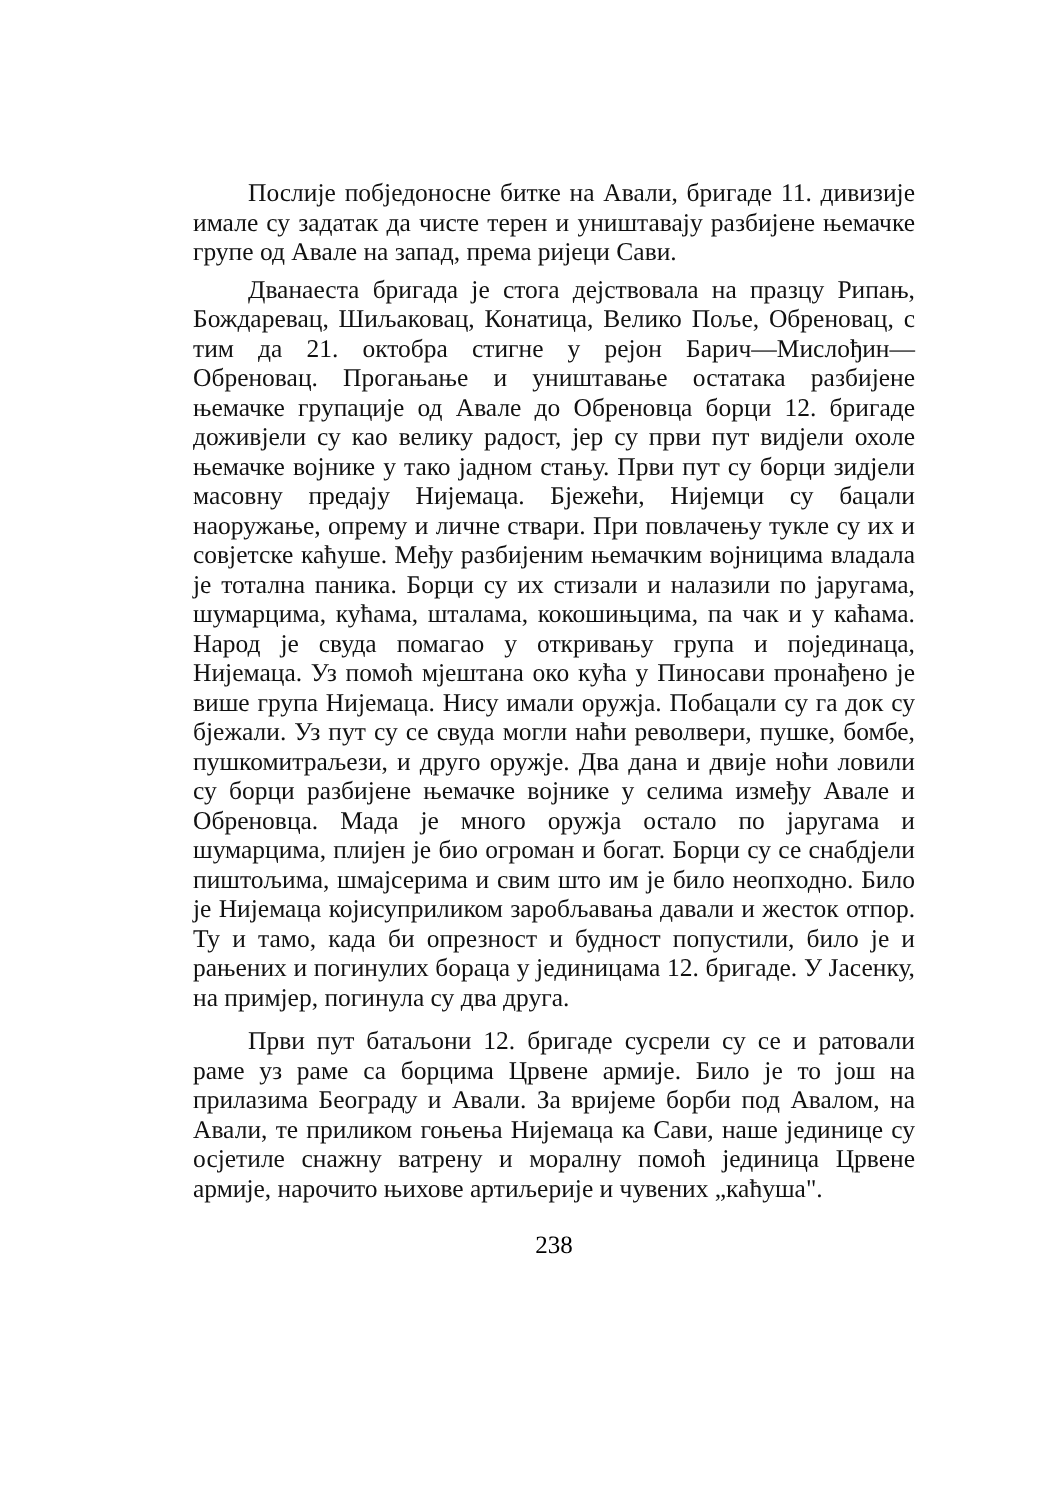Послије побједоносне битке на Авали, бригаде 11. дивизије имале су задатак да чисте терен и уништавају разбијене њемачке групе од Авале на запад, према ријеци Сави.
Дванаеста бригада је стога дејствовала на празцу Рипањ, Бождаревац, Шиљаковац, Конатица, Велико Поље, Обреновац, с тим да 21. октобра стигне у рејон Барич—Мислођин—Обреновац. Прогањање и уништавање остатака разбијене њемачке групације од Авале до Обреновца борци 12. бригаде доживјели су као велику радост, јер су први пут видјели охоле њемачке војнике у тако јадном стању. Први пут су борци зидјели масовну предају Нијемаца. Бјежећи, Нијемци су бацали наоружање, опрему и личне ствари. При повлачењу тукле су их и совјетске каћуше. Међу разбијеним њемачким војницима владала је тотална паника. Борци су их стизали и налазили по јаругама, шумарцима, кућама, шталама, кокошињцима, па чак и у каћама. Народ је свуда помагао у откривању група и појединаца, Нијемаца. Уз помоћ мјештана око кућа у Пиносави пронађено је више група Нијемаца. Нису имали оружја. Побацали су га док су бјежали. Уз пут су се свуда могли наћи револвери, пушке, бомбе, пушкомитраљези, и друго оружје. Два дана и двије ноћи ловили су борци разбијене њемачке војнике у селима између Авале и Обреновца. Мада је много оружја остало по јаругама и шумарцима, плијен је био огроман и богат. Борци су се снабдјели пиштољима, шмајсерима и свим што им је било неопходно. Било је Нијемаца којисуприликом заробљавања давали и жесток отпор. Ту и тамо, када би опрезност и будност попустили, било је и рањених и погинулих бораца у јединицама 12. бригаде. У Јасенку, на примјер, погинула су два друга.
Први пут батаљони 12. бригаде сусрели су се и ратовали раме уз раме са борцима Црвене армије. Било је то још на прилазима Београду и Авали. За вријеме борби под Авалом, на Авали, те приликом гоњења Нијемаца ка Сави, наше јединице су осјетиле снажну ватрену и моралну помоћ јединица Црвене армије, нарочито њихове артиљерије и чувених „каћуша".
238